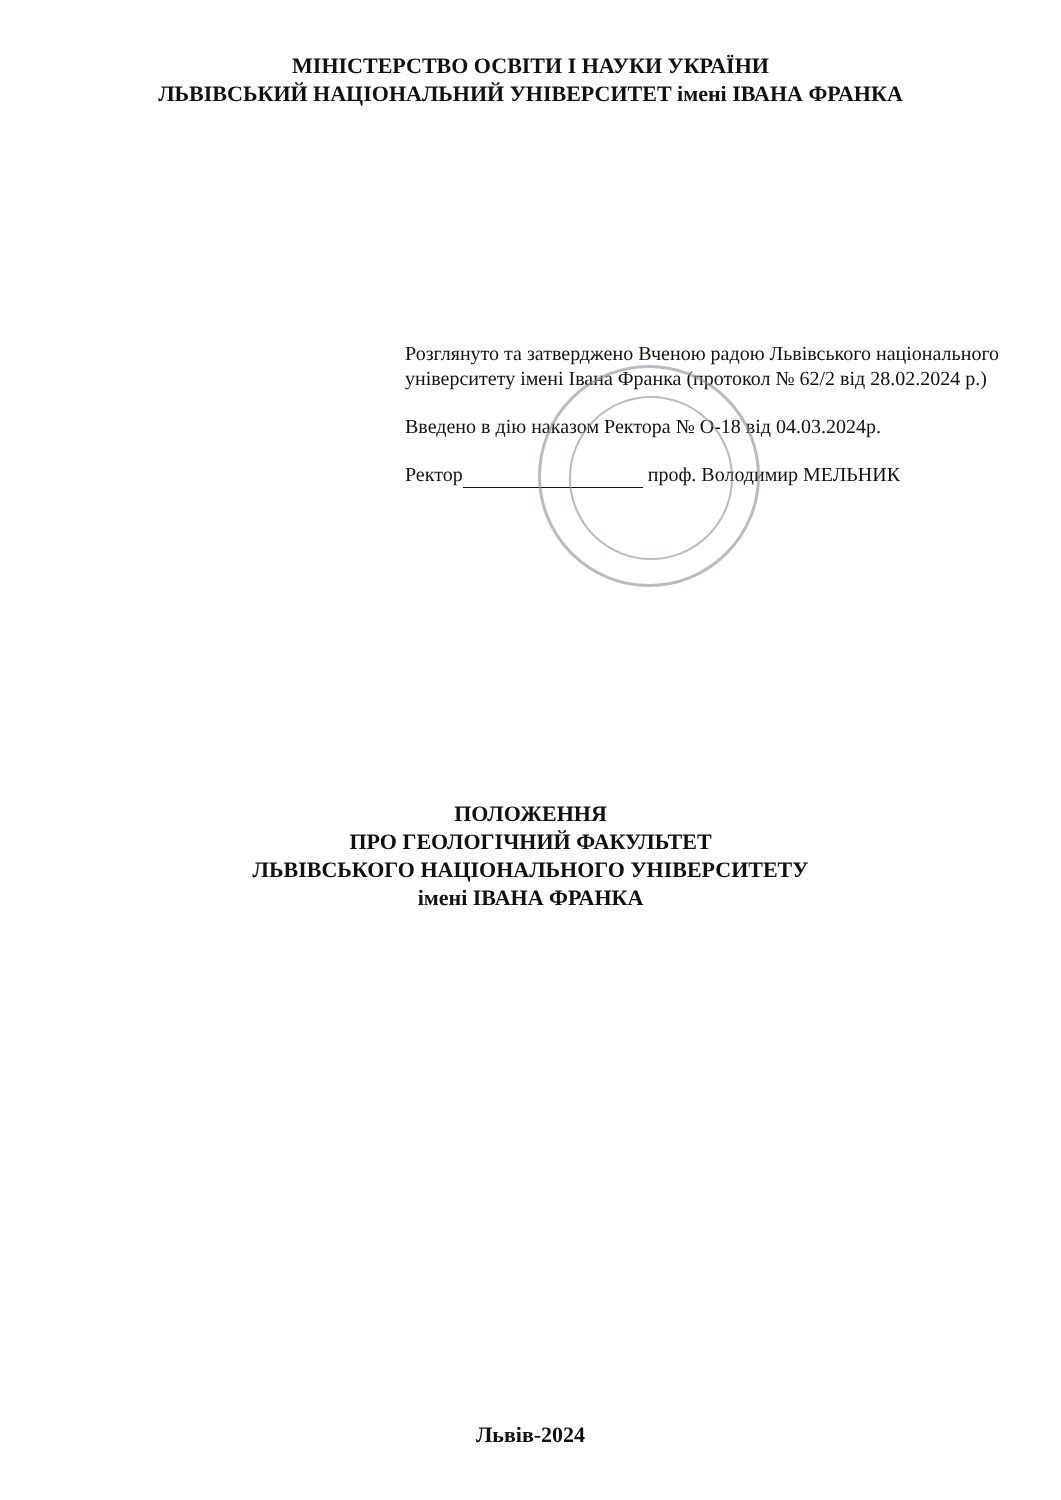МІНІСТЕРСТВО ОСВІТИ І НАУКИ УКРАЇНИ
ЛЬВІВСЬКИЙ НАЦІОНАЛЬНИЙ УНІВЕРСИТЕТ імені ІВАНА ФРАНКА
Розглянуто та затверджено Вченою радою Львівського національного університету імені Івана Франка (протокол № 62/2 від 28.02.2024 р.)
Введено в дію наказом Ректора № О-18 від 04.03.2024р.
Ректор проф. Володимир МЕЛЬНИК
ПОЛОЖЕННЯ
ПРО ГЕОЛОГІЧНИЙ ФАКУЛЬТЕТ
ЛЬВІВСЬКОГО НАЦІОНАЛЬНОГО УНІВЕРСИТЕТУ
імені ІВАНА ФРАНКА
Львів-2024